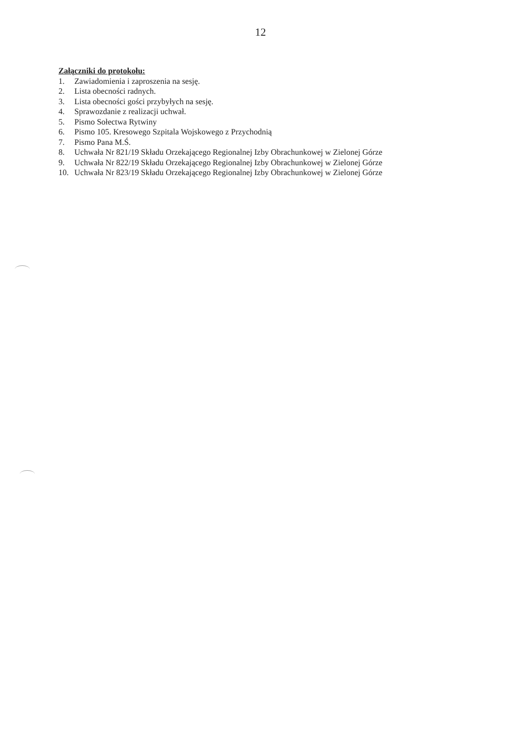12
Załączniki do protokołu:
1. Zawiadomienia i zaproszenia na sesję.
2. Lista obecności radnych.
3. Lista obecności gości przybyłych na sesję.
4. Sprawozdanie z realizacji uchwał.
5. Pismo Sołectwa Rytwiny
6. Pismo 105. Kresowego Szpitala Wojskowego z Przychodnią
7. Pismo Pana M.Ś.
8. Uchwała Nr 821/19 Składu Orzekającego Regionalnej Izby Obrachunkowej w Zielonej Górze
9. Uchwała Nr 822/19 Składu Orzekającego Regionalnej Izby Obrachunkowej w Zielonej Górze
10. Uchwała Nr 823/19 Składu Orzekającego Regionalnej Izby Obrachunkowej w Zielonej Górze